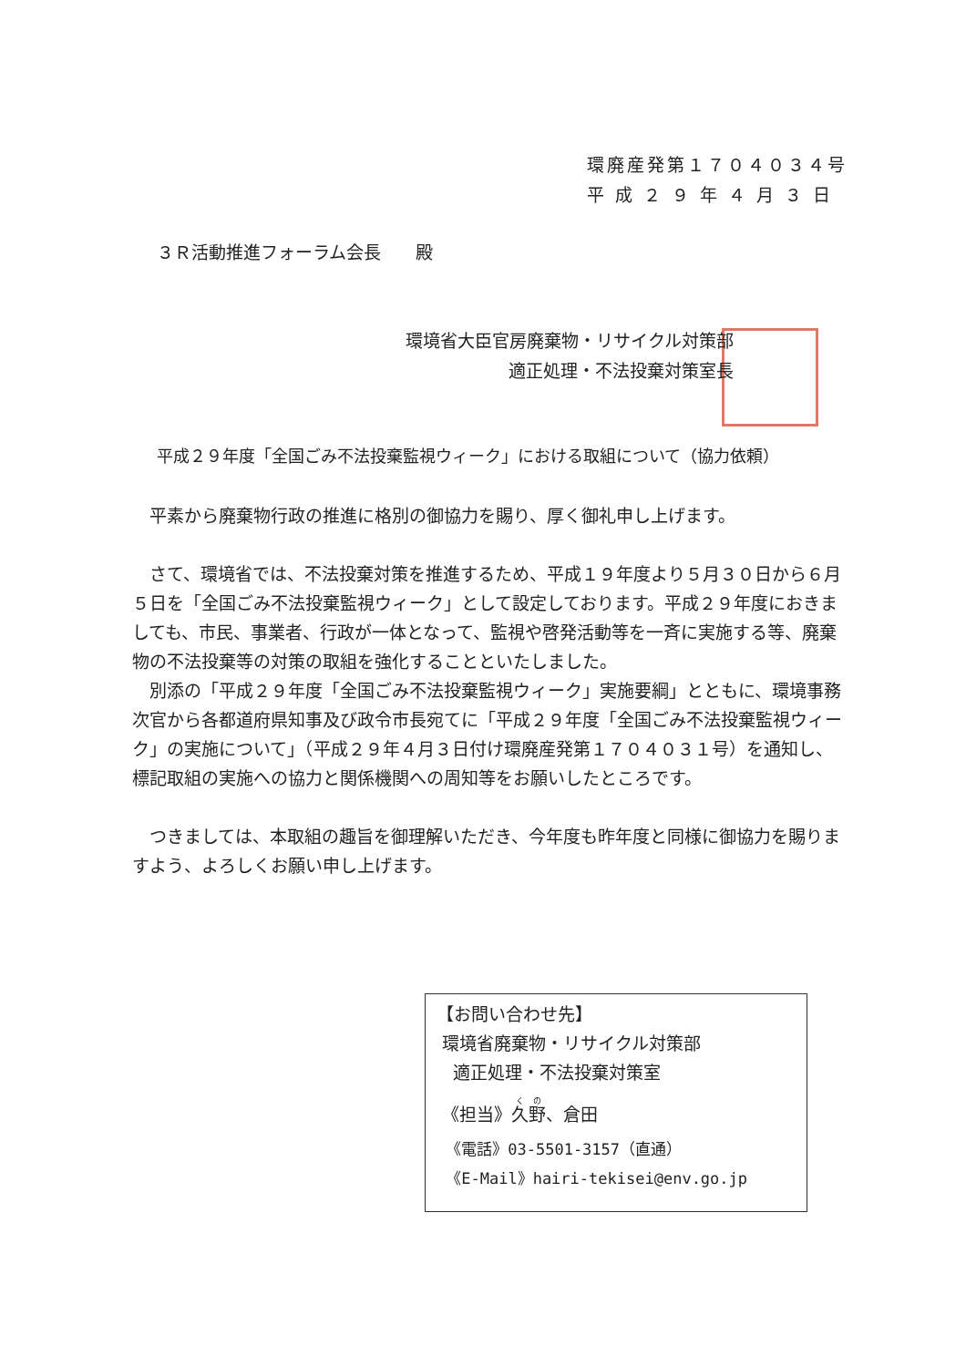環廃産発第１７０４０３４号
平 成 ２ ９ 年 ４ 月 ３ 日
３Ｒ活動推進フォーラム会長　　殿
環境省大臣官房廃棄物・リサイクル対策部
適正処理・不法投棄対策室長
平成２９年度「全国ごみ不法投棄監視ウィーク」における取組について（協力依頼）
平素から廃棄物行政の推進に格別の御協力を賜り、厚く御礼申し上げます。
さて、環境省では、不法投棄対策を推進するため、平成１９年度より５月３０日から６月５日を「全国ごみ不法投棄監視ウィーク」として設定しております。平成２９年度におきましても、市民、事業者、行政が一体となって、監視や啓発活動等を一斉に実施する等、廃棄物の不法投棄等の対策の取組を強化することといたしました。
別添の「平成２９年度「全国ごみ不法投棄監視ウィーク」実施要綱」とともに、環境事務次官から各都道府県知事及び政令市長宛てに「平成２９年度「全国ごみ不法投棄監視ウィーク」の実施について」（平成２９年４月３日付け環廃産発第１７０４０３１号）を通知し、標記取組の実施への協力と関係機関への周知等をお願いしたところです。
つきましては、本取組の趣旨を御理解いただき、今年度も昨年度と同様に御協力を賜りますよう、よろしくお願い申し上げます。
【お問い合わせ先】
環境省廃棄物・リサイクル対策部
適正処理・不法投棄対策室
《担当》久野、倉田
《電話》03-5501-3157（直通）
《E-Mail》hairi-tekisei@env.go.jp